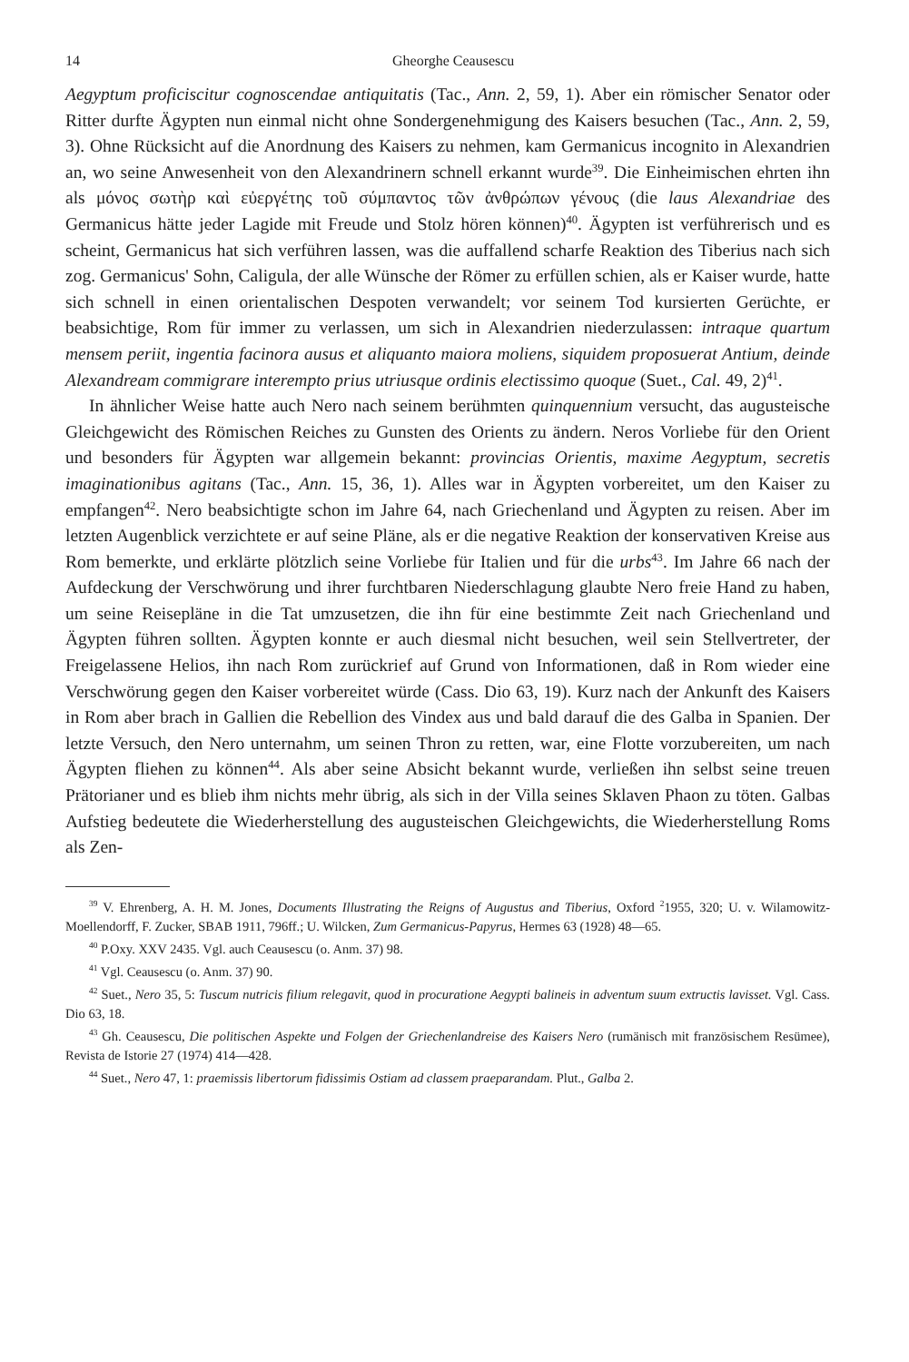14 Gheorghe Ceausescu
Aegyptum proficiscitur cognoscendae antiquitatis (Tac., Ann. 2, 59, 1). Aber ein römischer Senator oder Ritter durfte Ägypten nun einmal nicht ohne Sondergenehmigung des Kaisers besuchen (Tac., Ann. 2, 59, 3). Ohne Rücksicht auf die Anordnung des Kaisers zu nehmen, kam Germanicus incognito in Alexandrien an, wo seine Anwesenheit von den Alexandrinern schnell erkannt wurde<sup>39</sup>. Die Einheimischen ehrten ihn als μόνος σωτὴρ καὶ εὐεργέτης τοῦ σύμπαντος τῶν ἀνθρώπων γένους (die laus Alexandriae des Germanicus hätte jeder Lagide mit Freude und Stolz hören können)<sup>40</sup>. Ägypten ist verführerisch und es scheint, Germanicus hat sich verführen lassen, was die auffallend scharfe Reaktion des Tiberius nach sich zog. Germanicus' Sohn, Caligula, der alle Wünsche der Römer zu erfüllen schien, als er Kaiser wurde, hatte sich schnell in einen orientalischen Despoten verwandelt; vor seinem Tod kursierten Gerüchte, er beabsichtige, Rom für immer zu verlassen, um sich in Alexandrien niederzulassen: intraque quartum mensem periit, ingentia facinora ausus et aliquanto maiora moliens, siquidem proposuerat Antium, deinde Alexandream commigrare interempto prius utriusque ordinis electissimo quoque (Suet., Cal. 49, 2)<sup>41</sup>.
In ähnlicher Weise hatte auch Nero nach seinem berühmten quinquennium versucht, das augusteische Gleichgewicht des Römischen Reiches zu Gunsten des Orients zu ändern. Neros Vorliebe für den Orient und besonders für Ägypten war allgemein bekannt: provincias Orientis, maxime Aegyptum, secretis imaginationibus agitans (Tac., Ann. 15, 36, 1). Alles war in Ägypten vorbereitet, um den Kaiser zu empfangen<sup>42</sup>. Nero beabsichtigte schon im Jahre 64, nach Griechenland und Ägypten zu reisen. Aber im letzten Augenblick verzichtete er auf seine Pläne, als er die negative Reaktion der konservativen Kreise aus Rom bemerkte, und erklärte plötzlich seine Vorliebe für Italien und für die urbs<sup>43</sup>. Im Jahre 66 nach der Aufdeckung der Verschwörung und ihrer furchtbaren Niederschlagung glaubte Nero freie Hand zu haben, um seine Reisepläne in die Tat umzusetzen, die ihn für eine bestimmte Zeit nach Griechenland und Ägypten führen sollten. Ägypten konnte er auch diesmal nicht besuchen, weil sein Stellvertreter, der Freigelassene Helios, ihn nach Rom zurückrief auf Grund von Informationen, daß in Rom wieder eine Verschwörung gegen den Kaiser vorbereitet würde (Cass. Dio 63, 19). Kurz nach der Ankunft des Kaisers in Rom aber brach in Gallien die Rebellion des Vindex aus und bald darauf die des Galba in Spanien. Der letzte Versuch, den Nero unternahm, um seinen Thron zu retten, war, eine Flotte vorzubereiten, um nach Ägypten fliehen zu können<sup>44</sup>. Als aber seine Absicht bekannt wurde, verließen ihn selbst seine treuen Prätorianer und es blieb ihm nichts mehr übrig, als sich in der Villa seines Sklaven Phaon zu töten. Galbas Aufstieg bedeutete die Wiederherstellung des augusteischen Gleichgewichts, die Wiederherstellung Roms als Zen-
<sup>39</sup> V. Ehrenberg, A. H. M. Jones, Documents Illustrating the Reigns of Augustus and Tiberius, Oxford <sup>2</sup>1955, 320; U. v. Wilamowitz-Moellendorff, F. Zucker, SBAB 1911, 796ff.; U. Wilcken, Zum Germanicus-Papyrus, Hermes 63 (1928) 48—65.
<sup>40</sup> P.Oxy. XXV 2435. Vgl. auch Ceausescu (o. Anm. 37) 98.
<sup>41</sup> Vgl. Ceausescu (o. Anm. 37) 90.
<sup>42</sup> Suet., Nero 35, 5: Tuscum nutricis filium relegavit, quod in procuratione Aegypti balineis in adventum suum extructis lavisset. Vgl. Cass. Dio 63, 18.
<sup>43</sup> Gh. Ceausescu, Die politischen Aspekte und Folgen der Griechenlandreise des Kaisers Nero (rumänisch mit französischem Resümee), Revista de Istorie 27 (1974) 414—428.
<sup>44</sup> Suet., Nero 47, 1: praemissis libertorum fidissimis Ostiam ad classem praeparandam. Plut., Galba 2.